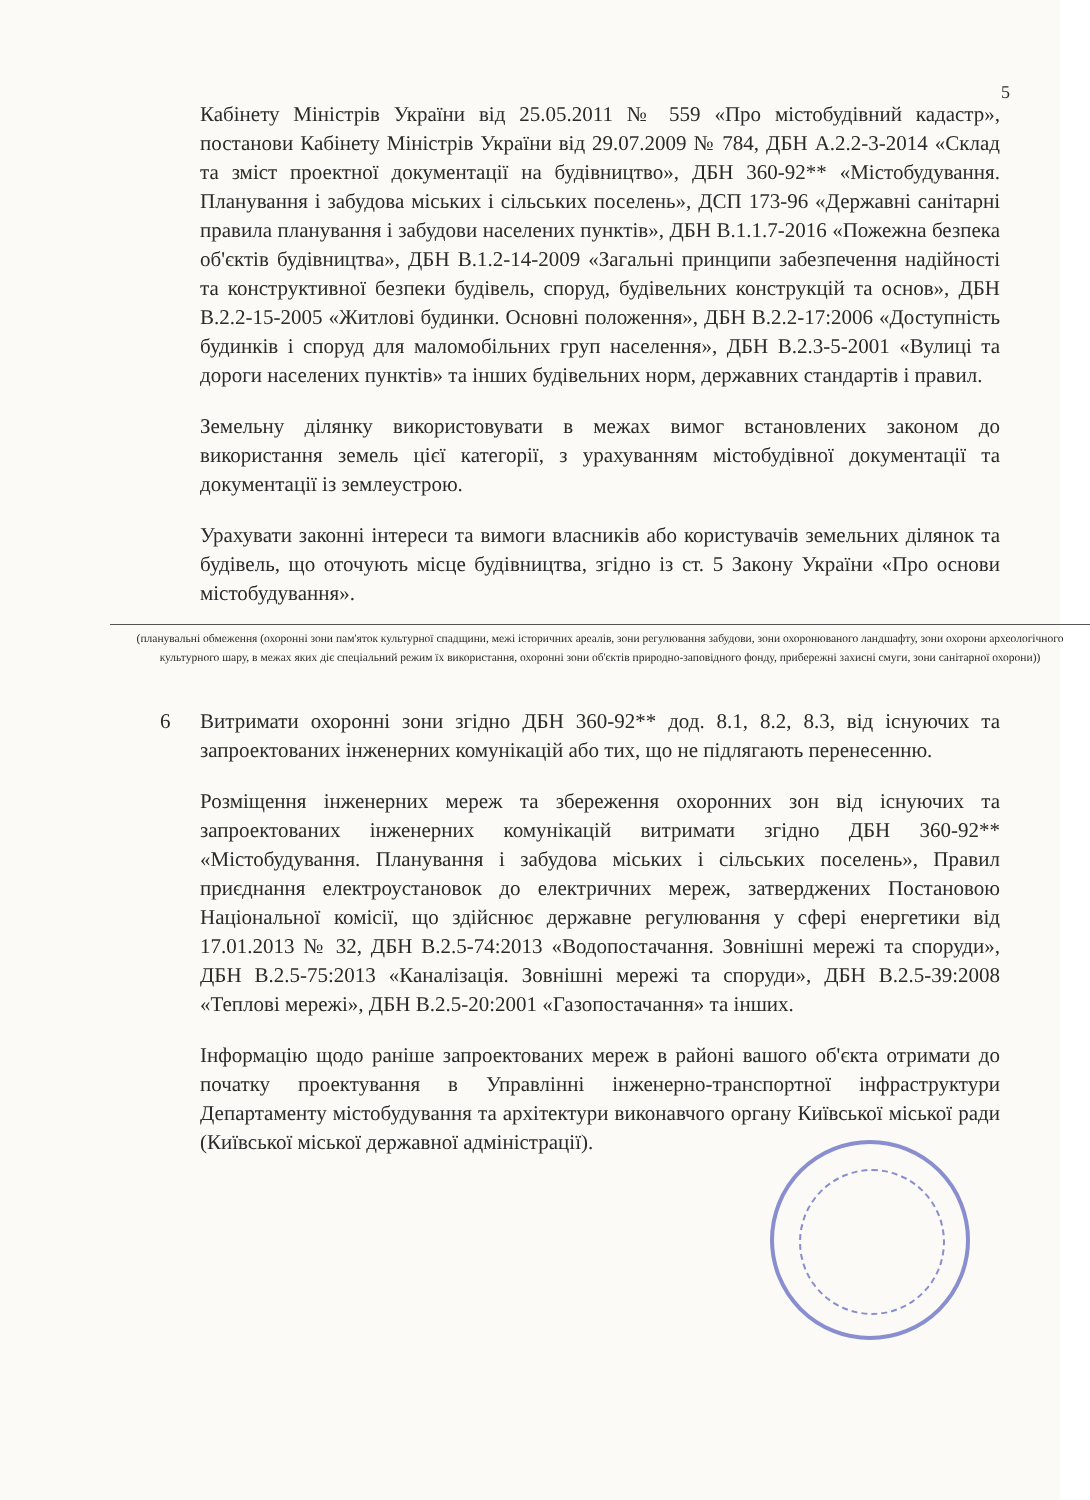5
Кабінету Міністрів України від 25.05.2011 № 559 «Про містобудівний кадастр», постанови Кабінету Міністрів України від 29.07.2009 № 784, ДБН А.2.2-3-2014 «Склад та зміст проектної документації на будівництво», ДБН 360-92** «Містобудування. Планування і забудова міських і сільських поселень», ДСП 173-96 «Державні санітарні правила планування і забудови населених пунктів», ДБН В.1.1.7-2016 «Пожежна безпека об'єктів будівництва», ДБН В.1.2-14-2009 «Загальні принципи забезпечення надійності та конструктивної безпеки будівель, споруд, будівельних конструкцій та основ», ДБН В.2.2-15-2005 «Житлові будинки. Основні положення», ДБН В.2.2-17:2006 «Доступність будинків і споруд для маломобільних груп населення», ДБН В.2.3-5-2001 «Вулиці та дороги населених пунктів» та інших будівельних норм, державних стандартів і правил.
Земельну ділянку використовувати в межах вимог встановлених законом до використання земель цієї категорії, з урахуванням містобудівної документації та документації із землеустрою.
Урахувати законні інтереси та вимоги власників або користувачів земельних ділянок та будівель, що оточують місце будівництва, згідно із ст. 5 Закону України «Про основи містобудування».
(планувальні обмеження (охоронні зони пам'яток культурної спадщини, межі історичних ареалів, зони регулювання забудови, зони охоронюваного ландшафту, зони охорони археологічного культурного шару, в межах яких діє спеціальний режим їх використання, охоронні зони об'єктів природно-заповідного фонду, прибережні захисні смуги, зони санітарної охорони))
6 Витримати охоронні зони згідно ДБН 360-92** дод. 8.1, 8.2, 8.3, від існуючих та запроектованих інженерних комунікацій або тих, що не підлягають перенесенню.
Розміщення інженерних мереж та збереження охоронних зон від існуючих та запроектованих інженерних комунікацій витримати згідно ДБН 360-92** «Містобудування. Планування і забудова міських і сільських поселень», Правил приєднання електроустановок до електричних мереж, затверджених Постановою Національної комісії, що здійснює державне регулювання у сфері енергетики від 17.01.2013 № 32, ДБН В.2.5-74:2013 «Водопостачання. Зовнішні мережі та споруди», ДБН В.2.5-75:2013 «Каналізація. Зовнішні мережі та споруди», ДБН В.2.5-39:2008 «Теплові мережі», ДБН В.2.5-20:2001 «Газопостачання» та інших.
Інформацію щодо раніше запроектованих мереж в районі вашого об'єкта отримати до початку проектування в Управлінні інженерно-транспортної інфраструктури Департаменту містобудування та архітектури виконавчого органу Київської міської ради (Київської міської державної адміністрації).